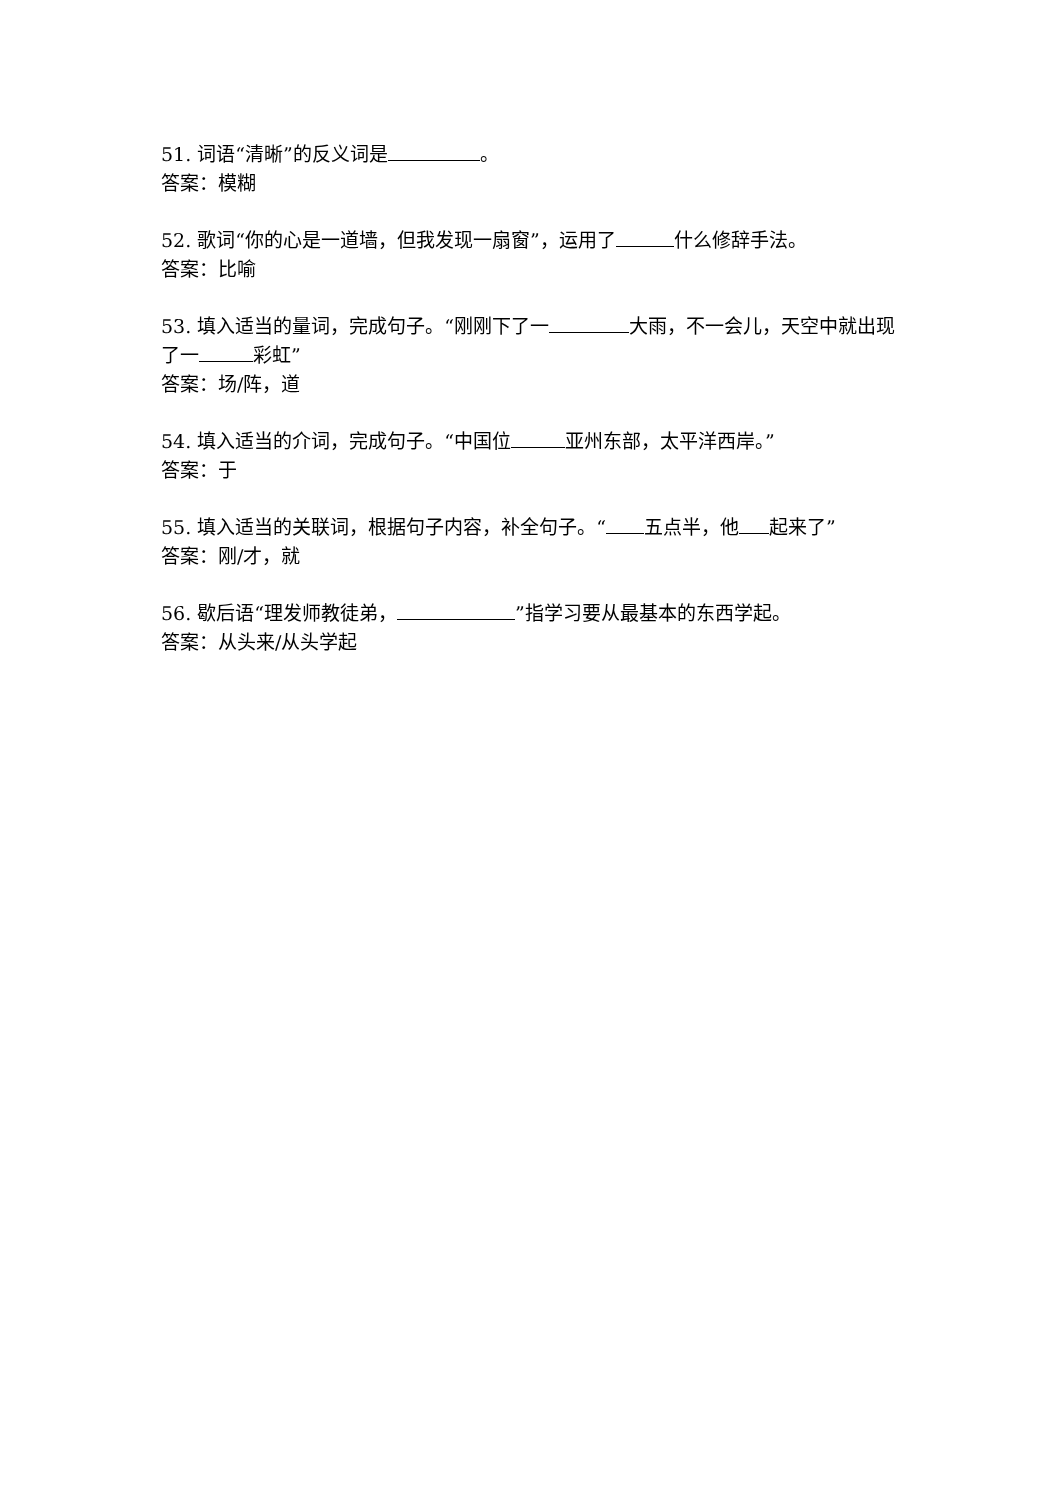51. 词语“清晰”的反义词是 。
答案：模糊
52. 歌词“你的心是一道墙，但我发现一扇窗”，运用了 什么修辞手法。
答案：比喻
53. 填入适当的量词，完成句子。“刚刚下了一 大雨，不一会儿，天空中就出现了一 彩虹”
答案：场/阵，道
54. 填入适当的介词，完成句子。“中国位 亚州东部，太平洋西岸。”
答案：于
55. 填入适当的关联词，根据句子内容，补全句子。“ 五点半，他 起来了”
答案：刚/才，就
56. 歇后语“理发师教徒弟， ”指学习要从最基本的东西学起。
答案：从头来/从头学起